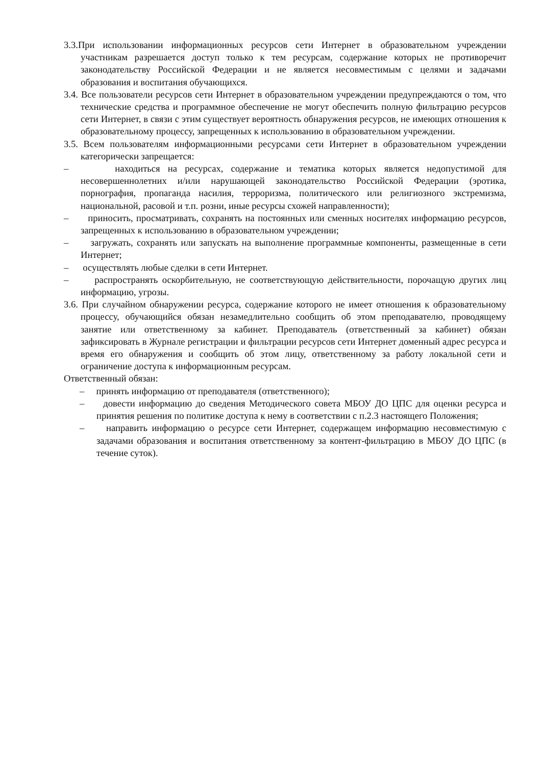3.3.При использовании информационных ресурсов сети Интернет в образовательном учреждении участникам разрешается доступ только к тем ресурсам, содержание которых не противоречит законодательству Российской Федерации и не является несовместимым с целями и задачами образования и воспитания обучающихся.
3.4. Все пользователи ресурсов сети Интернет в образовательном учреждении предупреждаются о том, что технические средства и программное обеспечение не могут обеспечить полную фильтрацию ресурсов сети Интернет, в связи с этим существует вероятность обнаружения ресурсов, не имеющих отношения к образовательному процессу, запрещенных к использованию в образовательном учреждении.
3.5. Всем пользователям информационными ресурсами сети Интернет в образовательном учреждении категорически запрещается:
– находиться на ресурсах, содержание и тематика которых является недопустимой для несовершеннолетних и/или нарушающей законодательство Российской Федерации (эротика, порнография, пропаганда насилия, терроризма, политического или религиозного экстремизма, национальной, расовой и т.п. розни, иные ресурсы схожей направленности);
– приносить, просматривать, сохранять на постоянных или сменных носителях информацию ресурсов, запрещенных к использованию в образовательном учреждении;
– загружать, сохранять или запускать на выполнение программные компоненты, размещенные в сети Интернет;
– осуществлять любые сделки в сети Интернет.
– распространять оскорбительную, не соответствующую действительности, порочащую других лиц информацию, угрозы.
3.6. При случайном обнаружении ресурса, содержание которого не имеет отношения к образовательному процессу, обучающийся обязан незамедлительно сообщить об этом преподавателю, проводящему занятие или ответственному за кабинет. Преподаватель (ответственный за кабинет) обязан зафиксировать в Журнале регистрации и фильтрации ресурсов сети Интернет доменный адрес ресурса и время его обнаружения и сообщить об этом лицу, ответственному за работу локальной сети и ограничение доступа к информационным ресурсам.
Ответственный обязан:
– принять информацию от преподавателя (ответственного);
– довести информацию до сведения Методического совета МБОУ ДО ЦПС для оценки ресурса и принятия решения по политике доступа к нему в соответствии с п.2.3 настоящего Положения;
– направить информацию о ресурсе сети Интернет, содержащем информацию несовместимую с задачами образования и воспитания ответственному за контент-фильтрацию в МБОУ ДО ЦПС (в течение суток).